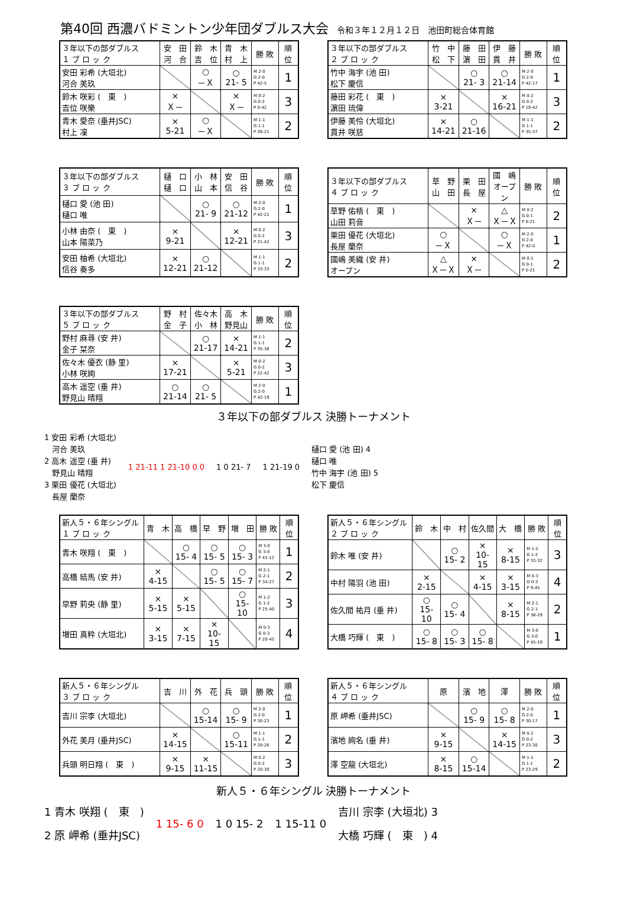第40回 西濃バドミントン少年団ダブルス大会 令和３年１２月１２日　池田町総合体育館
| ３年以下の部ダブルス １ ブ ロ ッ ク | 安 田 河 合 | 鈴 木 吉 位 | 青 木 村 上 | 勝 敗 | 順 位 |
| --- | --- | --- | --- | --- | --- |
| 安田 彩希 (大垣北) 河合 美玖 | | ○ －Ｘ | ○ 21- 5 | M 2-0 G 2-0 P 42-5 | 1 |
| 鈴木 咲彩 ( 東 ) 吉位 咲樂 | × Ｘ－ | | × Ｘ－ | M 0-2 G 0-2 P 0-42 | 3 |
| 青木 愛奈 (垂井JSC) 村上 凜 | × 5-21 | ○ －Ｘ | | M 1-1 G 1-1 P 26-21 | 2 |
| ３年以下の部ダブルス ２ ブ ロ ッ ク | 竹 中 松 下 | 藤 田 濵 田 | 伊 藤 貫 井 | 勝 敗 | 順 位 |
| --- | --- | --- | --- | --- | --- |
| 竹中 海宇 (池 田) 松下 慶信 | | ○ 21- 3 | ○ 21-14 | M 2-0 G 2-0 P 42-17 | 1 |
| 藤田 彩花 ( 東 ) 濵田 琉偉 | × 3-21 | | × 16-21 | M 0-2 G 0-2 P 19-42 | 3 |
| 伊藤 美伶 (大垣北) 貫井 咲慈 | × 14-21 | ○ 21-16 | | M 1-1 G 1-1 P 35-37 | 2 |
| ３年以下の部ダブルス ３ ブ ロ ッ ク | 樋 口 樋 口 | 小 林 山 本 | 安 田 信 谷 | 勝 敗 | 順 位 |
| --- | --- | --- | --- | --- | --- |
| 樋口 愛 (池 田) 樋口 唯 | | ○ 21- 9 | ○ 21-12 | M 2-0 G 2-0 P 42-21 | 1 |
| 小林 由奈 ( 東 ) 山本 陽菜乃 | × 9-21 | | × 12-21 | M 0-2 G 0-2 P 21-42 | 3 |
| 安田 柚希 (大垣北) 信谷 奏多 | × 12-21 | ○ 21-12 | | M 1-1 G 1-1 P 33-33 | 2 |
| ３年以下の部ダブルス ４ ブ ロ ッ ク | 草 野 山 田 | 栗 田 長 屋 | 國 嶋 オープン | 勝 敗 | 順 位 |
| --- | --- | --- | --- | --- | --- |
| 草野 佑梧 ( 東 ) 山田 莉音 | | × Ｘ－ | △ Ｘ－Ｘ | M 0-2 G 0-1 P 0-21 | 2 |
| 栗田 優花 (大垣北) 長屋 蘭奈 | ○ －Ｘ | | ○ －Ｘ | M 2-0 G 2-0 P 42-0 | 1 |
| 國嶋 美織 (安 井) オープン | △ Ｘ－Ｘ | × Ｘ－ | | M 0-1 G 0-1 P 0-21 | 2 |
| ３年以下の部ダブルス ５ ブ ロ ッ ク | 野 村 金 子 | 佐々木 小 林 | 高 木 野見山 | 勝 敗 | 順 位 |
| --- | --- | --- | --- | --- | --- |
| 野村 麻尋 (安 井) 金子 栞奈 | | ○ 21-17 | × 14-21 | M 1-1 G 1-1 P 35-38 | 2 |
| 佐々木 優衣 (静 里) 小林 咲絢 | × 17-21 | | × 5-21 | M 0-2 G 0-2 P 22-42 | 3 |
| 高木 遥空 (垂 井) 野見山 晴翔 | ○ 21-14 | ○ 21- 5 | | M 2-0 G 2-0 P 42-19 | 1 |
３年以下の部ダブルス 決勝トーナメント
1 安田 彩希 (大垣北)
　河合 美玖
2 高木 遥空 (垂 井)
　野見山 晴翔
3 栗田 優花 (大垣北)
　長屋 蘭奈
1 21-11 1 21-10 0 0 1 0 21- 7 1 21-19 0
樋口 愛 (池 田) 4
樋口 唯
竹中 海宇 (池 田) 5
松下 慶信
| 新人５・６年シングル １ ブ ロ ッ ク | 青 木 | 高 橋 | 早 野 | 増 田 | 勝 敗 | 順 位 |
| --- | --- | --- | --- | --- | --- | --- |
| 青木 咲翔 ( 東 ) | | ○ 15- 4 | ○ 15- 5 | ○ 15- 3 | M 3-0 G 3-0 P 45-12 | 1 |
| 高橋 結馬 (安 井) | × 4-15 | | ○ 15- 5 | ○ 15- 7 | M 2-1 G 2-1 P 34-27 | 2 |
| 早野 莉央 (静 里) | × 5-15 | × 5-15 | | ○ 15-10 | M 1-2 G 1-2 P 25-40 | 3 |
| 増田 真粋 (大垣北) | × 3-15 | × 7-15 | × 10-15 | | M 0-3 G 0-3 P 20-45 | 4 |
| 新人５・６年シングル ２ ブ ロ ッ ク | 鈴 木 | 中 村 | 佐久間 | 大 橋 | 勝 敗 | 順 位 |
| --- | --- | --- | --- | --- | --- | --- |
| 鈴木 唯 (安 井) | | ○ 15- 2 | × 10-15 | × 8-15 | M 1-2 G 1-2 P 33-32 | 3 |
| 中村 陽羽 (池 田) | × 2-15 | | × 4-15 | × 3-15 | M 0-3 G 0-3 P 9-45 | 4 |
| 佐久間 祐月 (垂 井) | ○ 15-10 | ○ 15- 4 | | × 8-15 | M 2-1 G 2-1 P 38-29 | 2 |
| 大橋 巧輝 ( 東 ) | ○ 15- 8 | ○ 15- 3 | ○ 15- 8 | | M 3-0 G 3-0 P 45-19 | 1 |
| 新人５・６年シングル ３ ブ ロ ッ ク | 吉 川 | 外 花 | 兵 頭 | 勝 敗 | 順 位 |
| --- | --- | --- | --- | --- | --- |
| 吉川 宗李 (大垣北) | | ○ 15-14 | ○ 15- 9 | M 2-0 G 2-0 P 30-23 | 1 |
| 外花 美月 (垂井JSC) | × 14-15 | | ○ 15-11 | M 1-1 G 1-1 P 29-26 | 2 |
| 兵頭 明日翔 ( 東 ) | × 9-15 | × 11-15 | | M 0-2 G 0-2 P 20-30 | 3 |
| 新人５・６年シングル ４ ブ ロ ッ ク | 原 | 濱 地 | 澤 | 勝 敗 | 順 位 |
| --- | --- | --- | --- | --- | --- |
| 原 岬希 (垂井JSC) | | ○ 15- 9 | ○ 15- 8 | M 2-0 G 2-0 P 30-17 | 1 |
| 濱地 絢名 (垂 井) | × 9-15 | | × 14-15 | M 0-2 G 0-2 P 23-30 | 3 |
| 澤 空龍 (大垣北) | × 8-15 | ○ 15-14 | | M 1-1 G 1-1 P 23-29 | 2 |
新人５・６年シングル 決勝トーナメント
1 青木 咲翔 (　東　)
2 原 岬希 (垂井JSC)
1 15- 6 0 1 0 15- 2 1 15-11 0
吉川 宗李 (大垣北) 3
大橋 巧輝 (　東　) 4